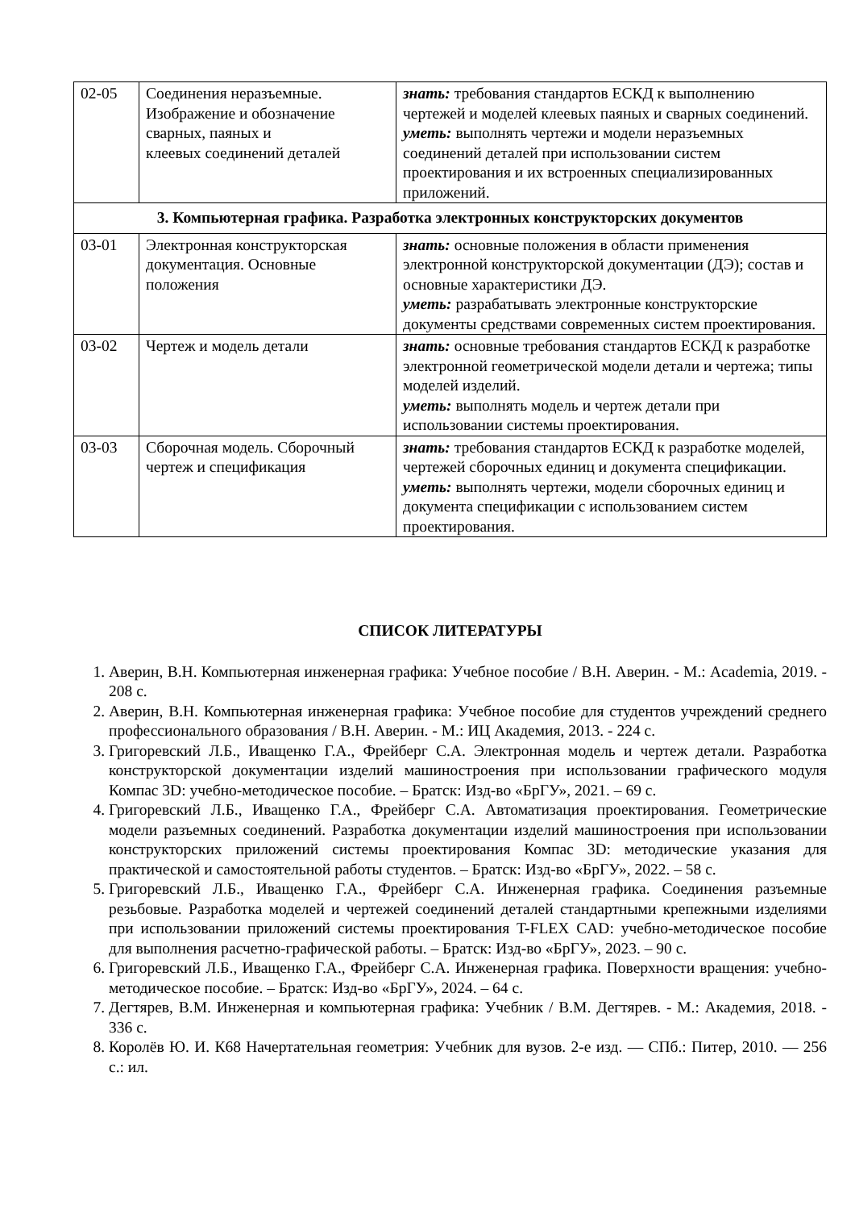| 02-05 | Соединения неразъемные. Изображение и обозначение сварных, паяных и клеевых соединений деталей | знать: требования стандартов ЕСКД к выполнению чертежей и моделей клеевых паяных и сварных соединений. уметь: выполнять чертежи и модели неразъемных соединений деталей при использовании систем проектирования и их встроенных специализированных приложений. |
| 3. Компьютерная графика. Разработка электронных конструкторских документов | | |
| 03-01 | Электронная конструкторская документация. Основные положения | знать: основные положения в области применения электронной конструкторской документации (ДЭ); состав и основные характеристики ДЭ. уметь: разрабатывать электронные конструкторские документы средствами современных систем проектирования. |
| 03-02 | Чертеж и модель детали | знать: основные требования стандартов ЕСКД к разработке электронной геометрической модели детали и чертежа; типы моделей изделий. уметь: выполнять модель и чертеж детали при использовании системы проектирования. |
| 03-03 | Сборочная модель. Сборочный чертеж и спецификация | знать: требования стандартов ЕСКД к разработке моделей, чертежей сборочных единиц и документа спецификации. уметь: выполнять чертежи, модели сборочных единиц и документа спецификации с использованием систем проектирования. |
СПИСОК ЛИТЕРАТУРЫ
1. Аверин, В.Н. Компьютерная инженерная графика: Учебное пособие / В.Н. Аверин. - М.: Academia, 2019. - 208 с.
2. Аверин, В.Н. Компьютерная инженерная графика: Учебное пособие для студентов учреждений среднего профессионального образования / В.Н. Аверин. - М.: ИЦ Академия, 2013. - 224 с.
3. Григоревский Л.Б., Иващенко Г.А., Фрейберг С.А. Электронная модель и чертеж детали. Разработка конструкторской документации изделий машиностроения при использовании графического модуля Компас 3D: учебно-методическое пособие. – Братск: Изд-во «БрГУ», 2021. – 69 с.
4. Григоревский Л.Б., Иващенко Г.А., Фрейберг С.А. Автоматизация проектирования. Геометрические модели разъемных соединений. Разработка документации изделий машиностроения при использовании конструкторских приложений системы проектирования Компас 3D: методические указания для практической и самостоятельной работы студентов. – Братск: Изд-во «БрГУ», 2022. – 58 с.
5. Григоревский Л.Б., Иващенко Г.А., Фрейберг С.А. Инженерная графика. Соединения разъемные резьбовые. Разработка моделей и чертежей соединений деталей стандартными крепежными изделиями при использовании приложений системы проектирования T-FLEX CAD: учебно-методическое пособие для выполнения расчетно-графической работы. – Братск: Изд-во «БрГУ», 2023. – 90 с.
6. Григоревский Л.Б., Иващенко Г.А., Фрейберг С.А. Инженерная графика. Поверхности вращения: учебно-методическое пособие. – Братск: Изд-во «БрГУ», 2024. – 64 с.
7. Дегтярев, В.М. Инженерная и компьютерная графика: Учебник / В.М. Дегтярев. - М.: Академия, 2018. - 336 с.
8. Королёв Ю. И. К68 Начертательная геометрия: Учебник для вузов. 2-е изд. — СПб.: Питер, 2010. — 256 с.: ил.